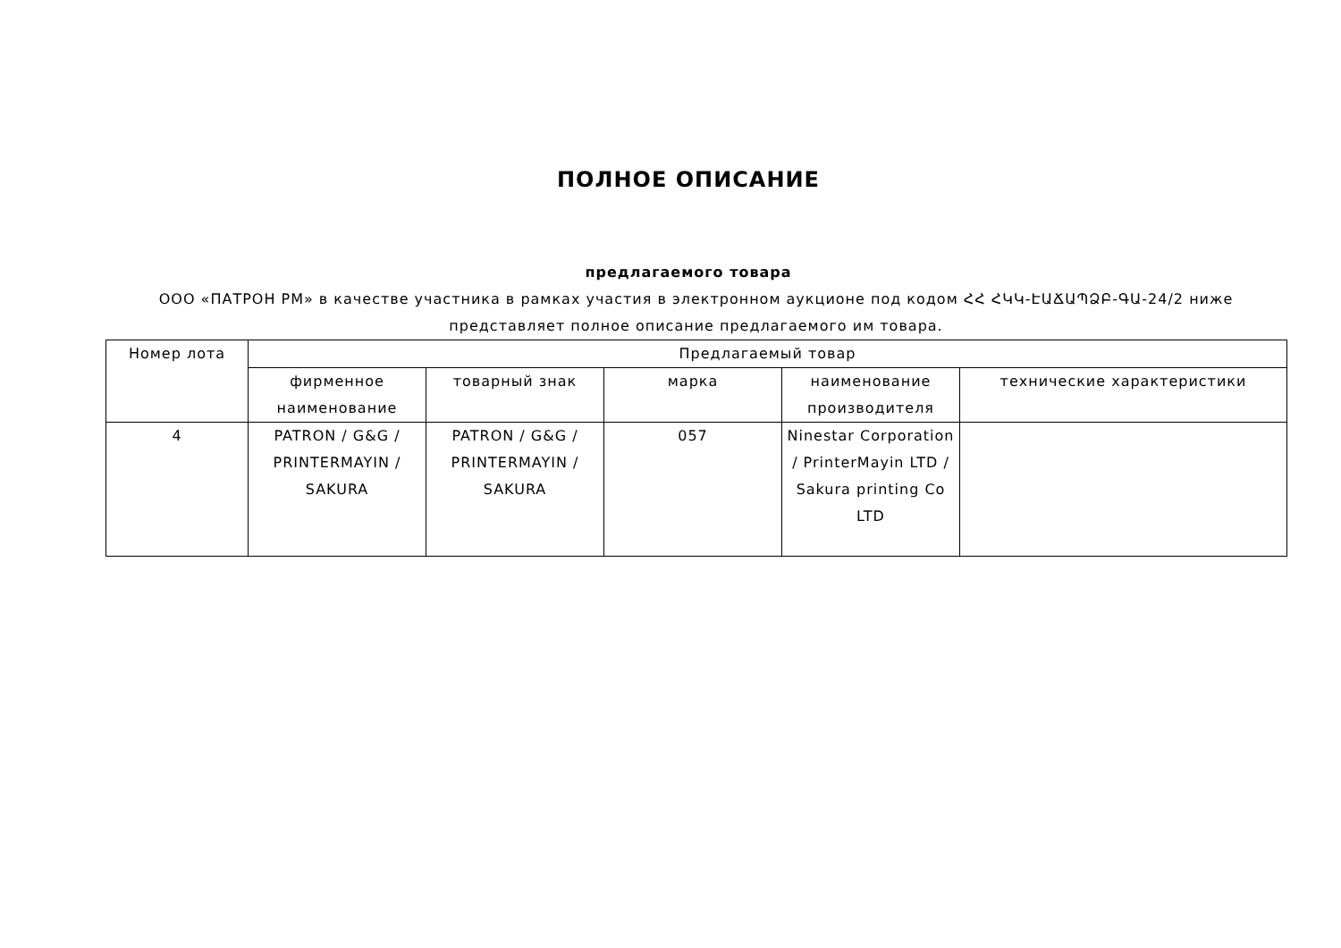ПОЛНОЕ ОПИСАНИЕ
предлагаемого товара
ООО «ПАТРОН РМ» в качестве участника в рамках участия в электронном аукционе под кодом ՀՀ ՀԿԿ-ԷԱՃԱՊՁԲ-ԳԱ-24/2 ниже представляет полное описание предлагаемого им товара.
| Номер лота | Предлагаемый товар | | | | |
| --- | --- | --- | --- | --- | --- |
| | фирменное наименование | товарный знак | марка | наименование производителя | технические характеристики |
| 4 | PATRON / G&G / PRINTERMAYIN / SAKURA | PATRON / G&G / PRINTERMAYIN / SAKURA | 057 | Ninestar Corporation / PrinterMayin LTD / Sakura printing Co LTD | |